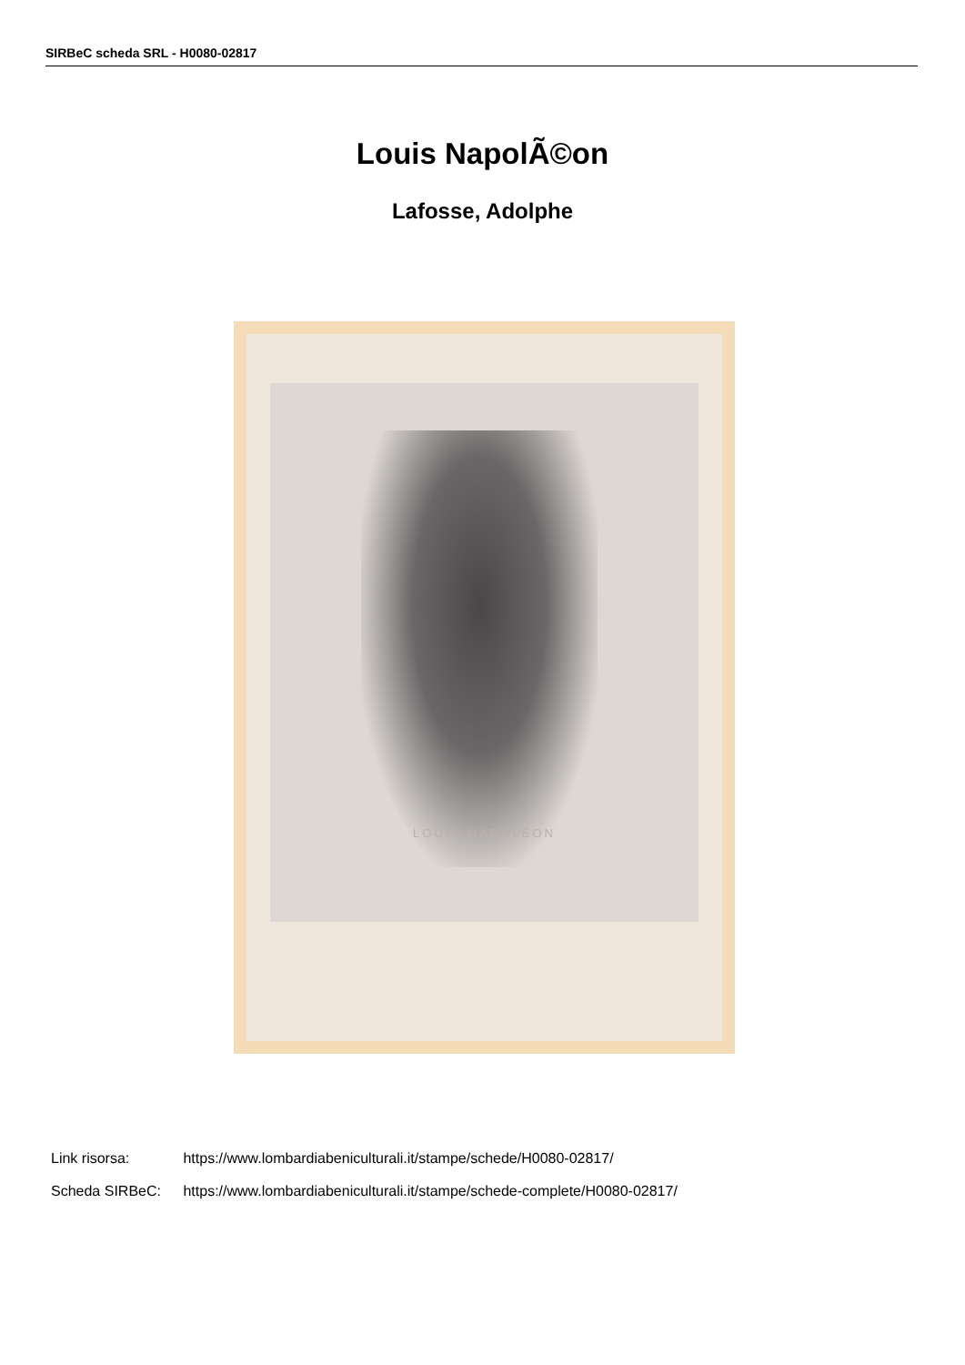SIRBeC scheda SRL - H0080-02817
Louis NapolÃ©on
Lafosse, Adolphe
LOUIS NAPOLÉON
Link risorsa: https://www.lombardiabeniculturali.it/stampe/schede/H0080-02817/
Scheda SIRBeC: https://www.lombardiabeniculturali.it/stampe/schede-complete/H0080-02817/